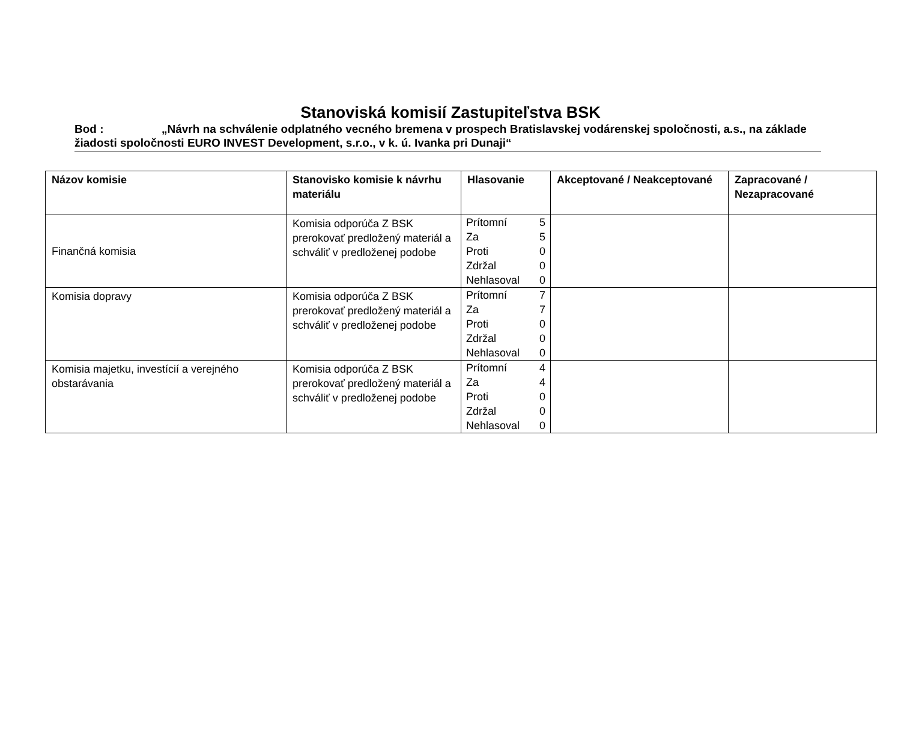Stanoviská komisií Zastupiteľstva BSK
Bod : „Návrh na schválenie odplatného vecného bremena v prospech Bratislavskej vodárenskej spoločnosti, a.s., na základe žiadosti spoločnosti EURO INVEST Development, s.r.o., v k. ú. Ivanka pri Dunaji“
| Názov komisie | Stanovisko komisie k návrhu materiálu | Hlasovanie | Akceptované / Neakceptované | Zapracované / Nezapracované |
| --- | --- | --- | --- | --- |
| Finančná komisia | Komisia odporúča Z BSK prerokovať predložený materiál a schváliť v predloženej podobe | / Prítomní / 5 / / Za / 5 / / Proti / 0 / / Zdržal / 0 / / Nehlasoval / 0 / | | |
| Komisia dopravy | Komisia odporúča Z BSK prerokovať predložený materiál a schváliť v predloženej podobe | / Prítomní / 7 / / Za / 7 / / Proti / 0 / / Zdržal / 0 / / Nehlasoval / 0 / | | |
| Komisia majetku, investícií a verejného obstarávania | Komisia odporúča Z BSK prerokovať predložený materiál a schváliť v predloženej podobe | / Prítomní / 4 / / Za / 4 / / Proti / 0 / / Zdržal / 0 / / Nehlasoval / 0 / | | |